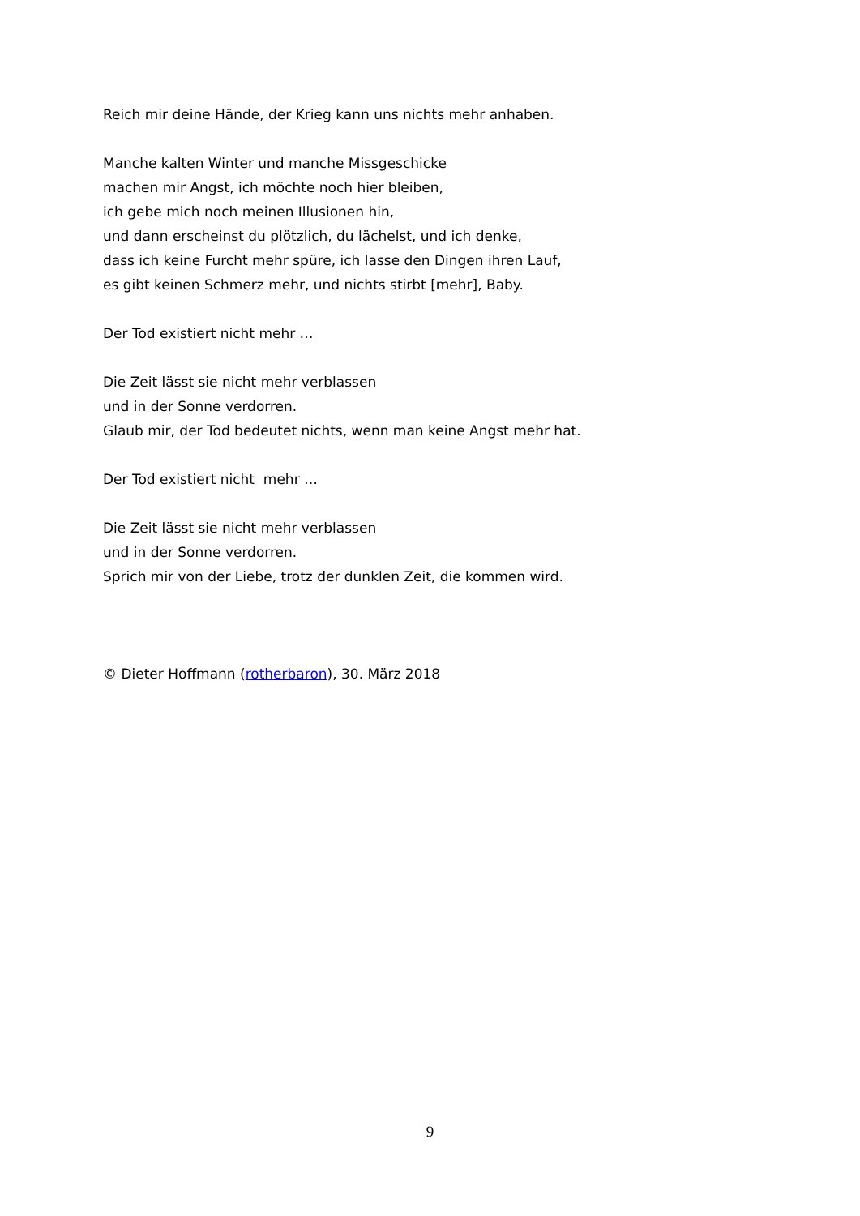Reich mir deine Hände, der Krieg kann uns nichts mehr anhaben.
Manche kalten Winter und manche Missgeschicke
machen mir Angst, ich möchte noch hier bleiben,
ich gebe mich noch meinen Illusionen hin,
und dann erscheinst du plötzlich, du lächelst, und ich denke,
dass ich keine Furcht mehr spüre, ich lasse den Dingen ihren Lauf,
es gibt keinen Schmerz mehr, und nichts stirbt [mehr], Baby.
Der Tod existiert nicht mehr …
Die Zeit lässt sie nicht mehr verblassen
und in der Sonne verdorren.
Glaub mir, der Tod bedeutet nichts, wenn man keine Angst mehr hat.
Der Tod existiert nicht mehr …
Die Zeit lässt sie nicht mehr verblassen
und in der Sonne verdorren.
Sprich mir von der Liebe, trotz der dunklen Zeit, die kommen wird.
© Dieter Hoffmann (rotherbaron), 30. März 2018
9